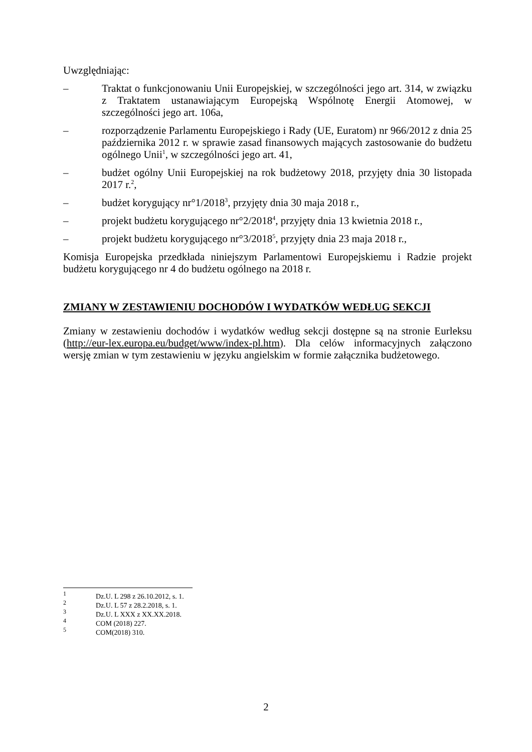Uwzględniając:
– Traktat o funkcjonowaniu Unii Europejskiej, w szczególności jego art. 314, w związku z Traktatem ustanawiającym Europejską Wspólnotę Energii Atomowej, w szczególności jego art. 106a,
– rozporządzenie Parlamentu Europejskiego i Rady (UE, Euratom) nr 966/2012 z dnia 25 października 2012 r. w sprawie zasad finansowych mających zastosowanie do budżetu ogólnego Unii<sup>1</sup>, w szczególności jego art. 41,
– budżet ogólny Unii Europejskiej na rok budżetowy 2018, przyjęty dnia 30 listopada 2017 r.<sup>2</sup>,
– budżet korygujący nr°1/2018<sup>3</sup>, przyjęty dnia 30 maja 2018 r.,
– projekt budżetu korygującego nr°2/2018<sup>4</sup>, przyjęty dnia 13 kwietnia 2018 r.,
– projekt budżetu korygującego nr°3/2018<sup>5</sup>, przyjęty dnia 23 maja 2018 r.,
Komisja Europejska przedkłada niniejszym Parlamentowi Europejskiemu i Radzie projekt budżetu korygującego nr 4 do budżetu ogólnego na 2018 r.
ZMIANY W ZESTAWIENIU DOCHODÓW I WYDATKÓW WEDŁUG SEKCJI
Zmiany w zestawieniu dochodów i wydatków według sekcji dostępne są na stronie Eurleksu (http://eur-lex.europa.eu/budget/www/index-pl.htm). Dla celów informacyjnych załączono wersję zmian w tym zestawieniu w języku angielskim w formie załącznika budżetowego.
<sup>1</sup> Dz.U. L 298 z 26.10.2012, s. 1.
<sup>2</sup> Dz.U. L 57 z 28.2.2018, s. 1.
<sup>3</sup> Dz.U. L XXX z XX.XX.2018.
<sup>4</sup> COM (2018) 227.
<sup>5</sup> COM(2018) 310.
2